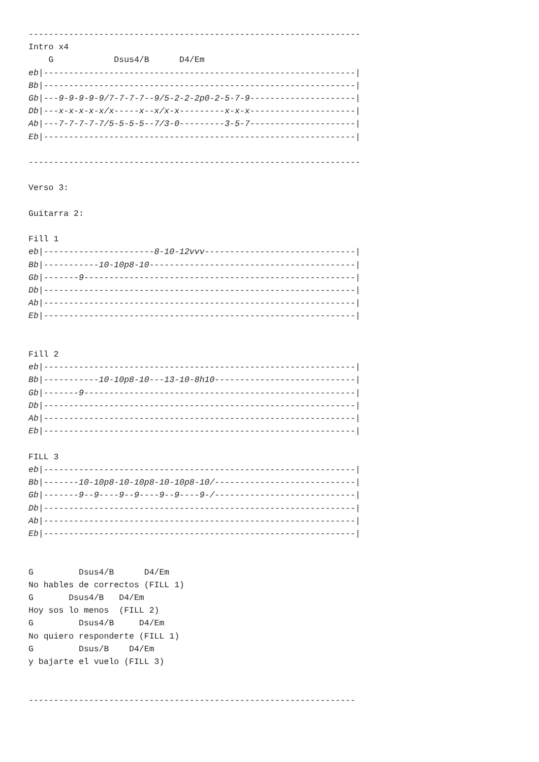------------------------------------------------------------------
Intro x4
    G            Dsus4/B      D4/Em
eb|--------------------------------------------------------------|
Bb|--------------------------------------------------------------|
Gb|---9-9-9-9-9/7-7-7-7--9/5-2-2-2p0-2-5-7-9---------------------|
Db|---x-x-x-x-x/x-----x--x/x-x---------x-x-x---------------------|
Ab|---7-7-7-7-7/5-5-5-5--7/3-0---------3-5-7---------------------|
Eb|--------------------------------------------------------------|

------------------------------------------------------------------

Verso 3:

Guitarra 2:

Fill 1
eb|----------------------8-10-12vvv------------------------------|
Bb|-----------10-10p8-10-----------------------------------------|
Gb|-------9------------------------------------------------------|
Db|--------------------------------------------------------------|
Ab|--------------------------------------------------------------|
Eb|--------------------------------------------------------------|


Fill 2
eb|--------------------------------------------------------------|
Bb|-----------10-10p8-10---13-10-8h10----------------------------|
Gb|-------9------------------------------------------------------|
Db|--------------------------------------------------------------|
Ab|--------------------------------------------------------------|
Eb|--------------------------------------------------------------|

FILL 3
eb|--------------------------------------------------------------|
Bb|-------10-10p8-10-10p8-10-10p8-10/----------------------------|
Gb|-------9--9----9--9----9--9----9-/----------------------------|
Db|--------------------------------------------------------------|
Ab|--------------------------------------------------------------|
Eb|--------------------------------------------------------------|


G         Dsus4/B      D4/Em
No hables de correctos (FILL 1)
G       Dsus4/B   D4/Em
Hoy sos lo menos  (FILL 2)
G         Dsus4/B     D4/Em
No quiero responderte (FILL 1)
G         Dsus/B    D4/Em
y bajarte el vuelo (FILL 3)


-----------------------------------------------------------------